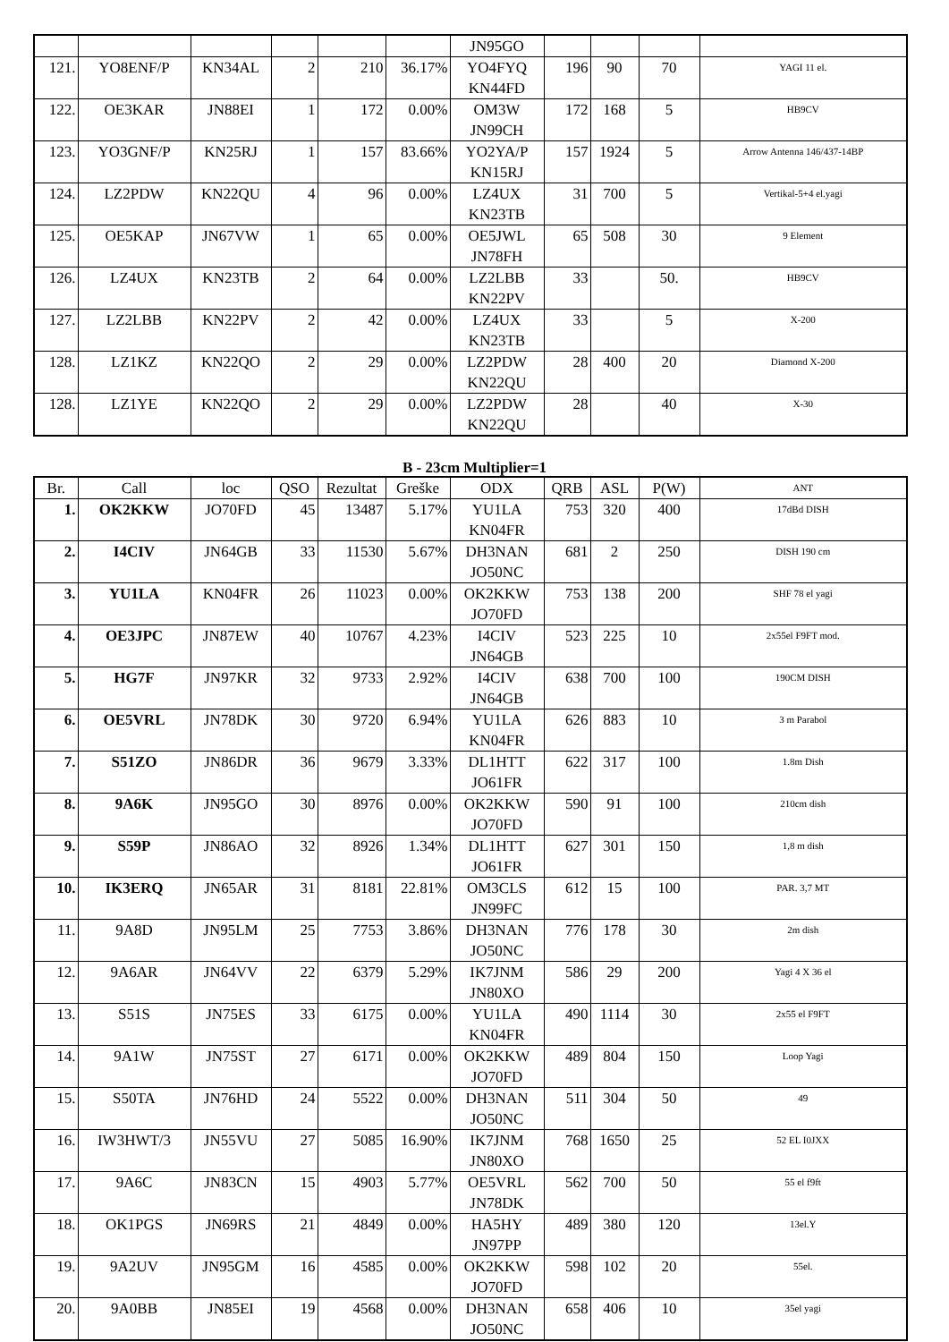| | | | | | | JN95GO | | | | |
| 121. | YO8ENF/P | KN34AL | 2 | 210 | 36.17% | YO4FYQ KN44FD | 196 | 90 | 70 | YAGI 11 el. |
| 122. | OE3KAR | JN88EI | 1 | 172 | 0.00% | OM3W JN99CH | 172 | 168 | 5 | HB9CV |
| 123. | YO3GNF/P | KN25RJ | 1 | 157 | 83.66% | YO2YA/P KN15RJ | 157 | 1924 | 5 | Arrow Antenna 146/437-14BP |
| 124. | LZ2PDW | KN22QU | 4 | 96 | 0.00% | LZ4UX KN23TB | 31 | 700 | 5 | Vertikal-5+4 el.yagi |
| 125. | OE5KAP | JN67VW | 1 | 65 | 0.00% | OE5JWL JN78FH | 65 | 508 | 30 | 9 Element |
| 126. | LZ4UX | KN23TB | 2 | 64 | 0.00% | LZ2LBB KN22PV | 33 | | 50. | HB9CV |
| 127. | LZ2LBB | KN22PV | 2 | 42 | 0.00% | LZ4UX KN23TB | 33 | | 5 | X-200 |
| 128. | LZ1KZ | KN22QO | 2 | 29 | 0.00% | LZ2PDW KN22QU | 28 | 400 | 20 | Diamond X-200 |
| 128. | LZ1YE | KN22QO | 2 | 29 | 0.00% | LZ2PDW KN22QU | 28 | | 40 | X-30 |
B - 23cm Multiplier=1
| Br. | Call | loc | QSO | Rezultat | Greške | ODX | QRB | ASL | P(W) | ANT |
| --- | --- | --- | --- | --- | --- | --- | --- | --- | --- | --- |
| 1. | OK2KKW | JO70FD | 45 | 13487 | 5.17% | YU1LA KN04FR | 753 | 320 | 400 | 17dBd DISH |
| 2. | I4CIV | JN64GB | 33 | 11530 | 5.67% | DH3NAN JO50NC | 681 | 2 | 250 | DISH 190 cm |
| 3. | YU1LA | KN04FR | 26 | 11023 | 0.00% | OK2KKW JO70FD | 753 | 138 | 200 | SHF 78 el yagi |
| 4. | OE3JPC | JN87EW | 40 | 10767 | 4.23% | I4CIV JN64GB | 523 | 225 | 10 | 2x55el F9FT mod. |
| 5. | HG7F | JN97KR | 32 | 9733 | 2.92% | I4CIV JN64GB | 638 | 700 | 100 | 190CM DISH |
| 6. | OE5VRL | JN78DK | 30 | 9720 | 6.94% | YU1LA KN04FR | 626 | 883 | 10 | 3 m Parabol |
| 7. | S51ZO | JN86DR | 36 | 9679 | 3.33% | DL1HTT JO61FR | 622 | 317 | 100 | 1.8m Dish |
| 8. | 9A6K | JN95GO | 30 | 8976 | 0.00% | OK2KKW JO70FD | 590 | 91 | 100 | 210cm dish |
| 9. | S59P | JN86AO | 32 | 8926 | 1.34% | DL1HTT JO61FR | 627 | 301 | 150 | 1,8 m dish |
| 10. | IK3ERQ | JN65AR | 31 | 8181 | 22.81% | OM3CLS JN99FC | 612 | 15 | 100 | PAR. 3,7 MT |
| 11. | 9A8D | JN95LM | 25 | 7753 | 3.86% | DH3NAN JO50NC | 776 | 178 | 30 | 2m dish |
| 12. | 9A6AR | JN64VV | 22 | 6379 | 5.29% | IK7JNM JN80XO | 586 | 29 | 200 | Yagi 4 X 36 el |
| 13. | S51S | JN75ES | 33 | 6175 | 0.00% | YU1LA KN04FR | 490 | 1114 | 30 | 2x55 el F9FT |
| 14. | 9A1W | JN75ST | 27 | 6171 | 0.00% | OK2KKW JO70FD | 489 | 804 | 150 | Loop Yagi |
| 15. | S50TA | JN76HD | 24 | 5522 | 0.00% | DH3NAN JO50NC | 511 | 304 | 50 | 49 |
| 16. | IW3HWT/3 | JN55VU | 27 | 5085 | 16.90% | IK7JNM JN80XO | 768 | 1650 | 25 | 52 EL I0JXX |
| 17. | 9A6C | JN83CN | 15 | 4903 | 5.77% | OE5VRL JN78DK | 562 | 700 | 50 | 55 el f9ft |
| 18. | OK1PGS | JN69RS | 21 | 4849 | 0.00% | HA5HY JN97PP | 489 | 380 | 120 | 13el.Y |
| 19. | 9A2UV | JN95GM | 16 | 4585 | 0.00% | OK2KKW JO70FD | 598 | 102 | 20 | 55el. |
| 20. | 9A0BB | JN85EI | 19 | 4568 | 0.00% | DH3NAN JO50NC | 658 | 406 | 10 | 35el yagi |